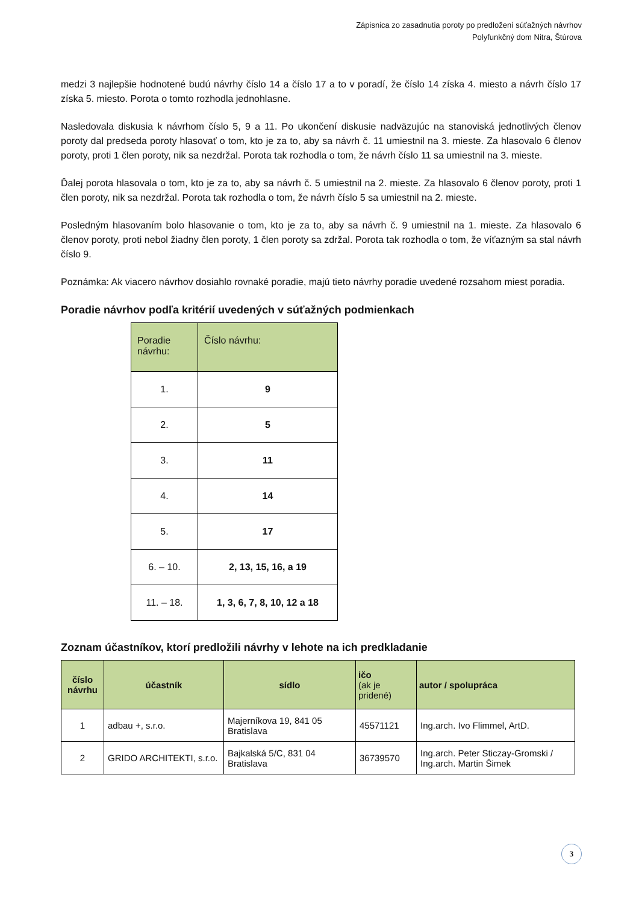Zápisnica zo zasadnutia poroty po predložení súťažných návrhov
Polyfunkčný dom Nitra, Štúrova
medzi 3 najlepšie hodnotené budú návrhy číslo 14 a číslo 17 a to v poradí, že číslo 14 získa 4. miesto a návrh číslo 17 získa 5. miesto. Porota o tomto rozhodla jednohlasne.
Nasledovala diskusia k návrhom číslo 5, 9 a 11. Po ukončení diskusie nadväzujúc na stanoviská jednotlivých členov poroty dal predseda poroty hlasovať o tom, kto je za to, aby sa návrh č. 11 umiestnil na 3. mieste. Za hlasovalo 6 členov poroty, proti 1 člen poroty, nik sa nezdržal. Porota tak rozhodla o tom, že návrh číslo 11 sa umiestnil na 3. mieste.
Ďalej porota hlasovala o tom, kto je za to, aby sa návrh č. 5 umiestnil na 2. mieste. Za hlasovalo 6 členov poroty, proti 1 člen poroty, nik sa nezdržal. Porota tak rozhodla o tom, že návrh číslo 5 sa umiestnil na 2. mieste.
Posledným hlasovaním bolo hlasovanie o tom, kto je za to, aby sa návrh č. 9 umiestnil na 1. mieste. Za hlasovalo 6 členov poroty, proti nebol žiadny člen poroty, 1 člen poroty sa zdržal. Porota tak rozhodla o tom, že víťazným sa stal návrh číslo 9.
Poznámka: Ak viacero návrhov dosiahlo rovnaké poradie, majú tieto návrhy poradie uvedené rozsahom miest poradia.
Poradie návrhov podľa kritérií uvedených v súťažných podmienkach
| Poradie návrhu: | Číslo návrhu: |
| --- | --- |
| 1. | 9 |
| 2. | 5 |
| 3. | 11 |
| 4. | 14 |
| 5. | 17 |
| 6. – 10. | 2, 13, 15, 16, a 19 |
| 11. – 18. | 1, 3, 6, 7, 8, 10, 12 a 18 |
Zoznam účastníkov, ktorí predložili návrhy v lehote na ich predkladanie
| číslo návrhu | účastník | sídlo | ičo (ak je pridené) | autor / spolupráca |
| --- | --- | --- | --- | --- |
| 1 | adbau +, s.r.o. | Majerníkova 19, 841 05 Bratislava | 45571121 | Ing.arch. Ivo Flimmel, ArtD. |
| 2 | GRIDO ARCHITEKTI, s.r.o. | Bajkalská 5/C, 831 04 Bratislava | 36739570 | Ing.arch. Peter Sticzay-Gromski / Ing.arch. Martin Šimek |
3